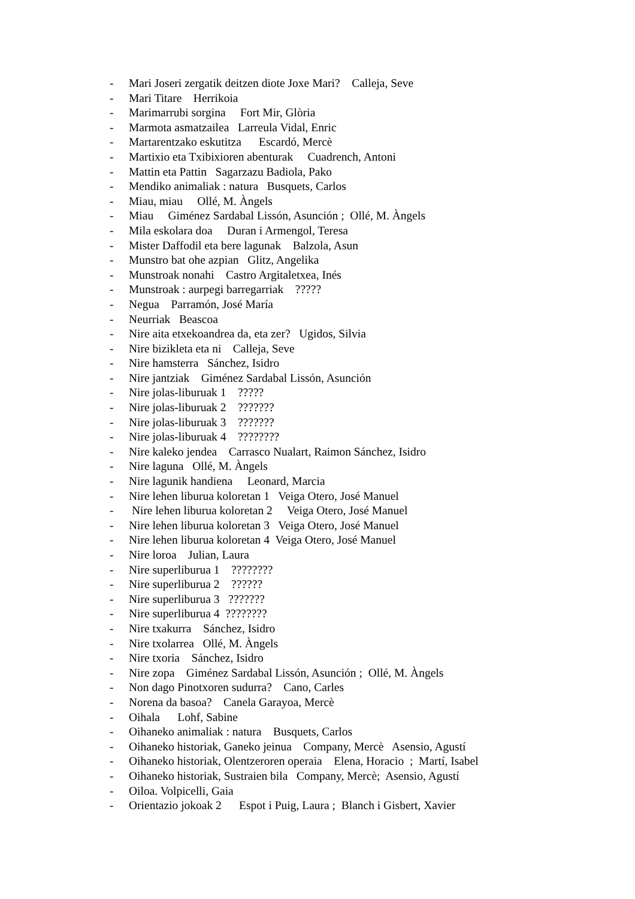- Mari Joseri zergatik deitzen diote Joxe Mari? Calleja, Seve
- Mari Titare Herrikoia
- Marimarrubi sorgina Fort Mir, Glòria
- Marmota asmatzailea Larreula Vidal, Enric
- Martarentzako eskutitza Escardó, Mercè
- Martixio eta Txibixioren abenturak Cuadrench, Antoni
- Mattin eta Pattin Sagarzazu Badiola, Pako
- Mendiko animaliak : natura Busquets, Carlos
- Miau, miau Ollé, M. Àngels
- Miau Giménez Sardabal Lissón, Asunción ; Ollé, M. Àngels
- Mila eskolara doa Duran i Armengol, Teresa
- Mister Daffodil eta bere lagunak Balzola, Asun
- Munstro bat ohe azpian Glitz, Angelika
- Munstroak nonahi Castro Argitaletxea, Inés
- Munstroak : aurpegi barregarriak ?????
- Negua Parramón, José María
- Neurriak Beascoa
- Nire aita etxekoandrea da, eta zer? Ugidos, Silvia
- Nire bizikleta eta ni Calleja, Seve
- Nire hamsterra Sánchez, Isidro
- Nire jantziak Giménez Sardabal Lissón, Asunción
- Nire jolas-liburuak 1 ?????
- Nire jolas-liburuak 2 ???????
- Nire jolas-liburuak 3 ???????
- Nire jolas-liburuak 4 ????????
- Nire kaleko jendea Carrasco Nualart, Raimon Sánchez, Isidro
- Nire laguna Ollé, M. Àngels
- Nire lagunik handiena Leonard, Marcia
- Nire lehen liburua koloretan 1 Veiga Otero, José Manuel
- Nire lehen liburua koloretan 2 Veiga Otero, José Manuel
- Nire lehen liburua koloretan 3 Veiga Otero, José Manuel
- Nire lehen liburua koloretan 4 Veiga Otero, José Manuel
- Nire loroa Julian, Laura
- Nire superliburua 1 ????????
- Nire superliburua 2 ??????
- Nire superliburua 3 ???????
- Nire superliburua 4 ????????
- Nire txakurra Sánchez, Isidro
- Nire txolarrea Ollé, M. Àngels
- Nire txoria Sánchez, Isidro
- Nire zopa Giménez Sardabal Lissón, Asunción ; Ollé, M. Àngels
- Non dago Pinotxoren sudurra? Cano, Carles
- Norena da basoa? Canela Garayoa, Mercè
- Oihala Lohf, Sabine
- Oihaneko animaliak : natura Busquets, Carlos
- Oihaneko historiak, Ganeko jeinua Company, Mercè Asensio, Agustí
- Oihaneko historiak, Olentzeroren operaia Elena, Horacio ; Martí, Isabel
- Oihaneko historiak, Sustraien bila Company, Mercè; Asensio, Agustí
- Oiloa. Volpicelli, Gaia
- Orientazio jokoak 2 Espot i Puig, Laura ; Blanch i Gisbert, Xavier